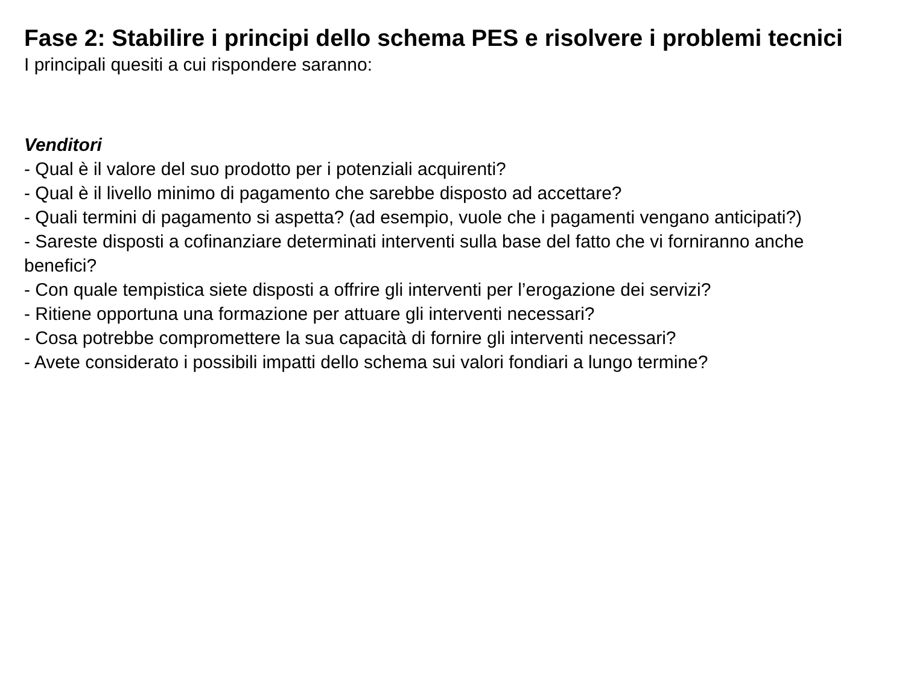Fase 2: Stabilire i principi dello schema PES e risolvere i problemi tecnici
I principali quesiti a cui rispondere saranno:
Venditori
- Qual è il valore del suo prodotto per i potenziali acquirenti?
- Qual è il livello minimo di pagamento che sarebbe disposto ad accettare?
- Quali termini di pagamento si aspetta? (ad esempio, vuole che i pagamenti vengano anticipati?)
- Sareste disposti a cofinanziare determinati interventi sulla base del fatto che vi forniranno anche
benefici?
- Con quale tempistica siete disposti a offrire gli interventi per l’erogazione dei servizi?
- Ritiene opportuna una formazione per attuare gli interventi necessari?
- Cosa potrebbe compromettere la sua capacità di fornire gli interventi necessari?
- Avete considerato i possibili impatti dello schema sui valori fondiari a lungo termine?